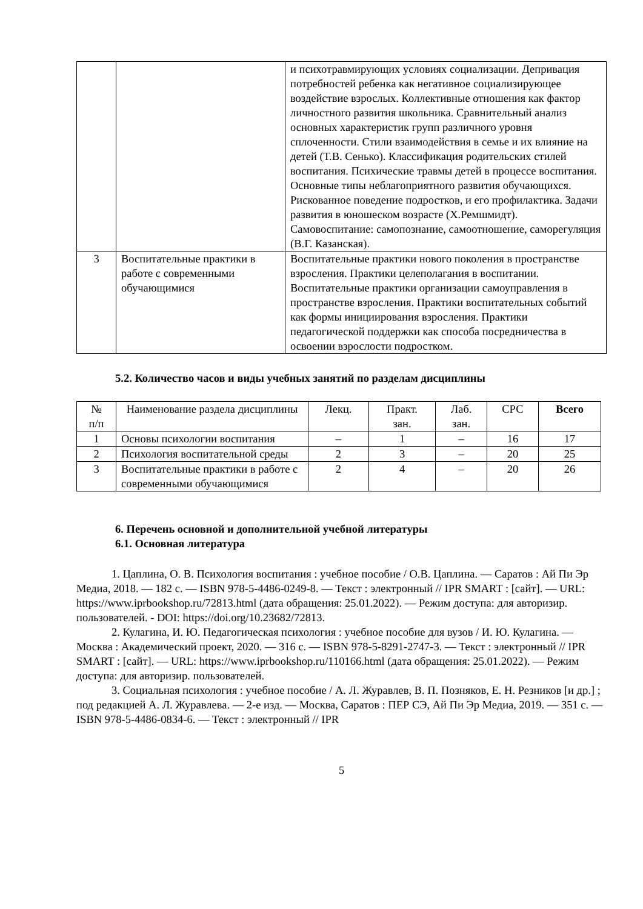| | | и психотравмирующих условиях социализации. Депривация потребностей ребенка как негативное социализирующее воздействие взрослых. Коллективные отношения как фактор личностного развития школьника. Сравнительный анализ основных характеристик групп различного уровня сплоченности. Стили взаимодействия в семье и их влияние на детей (Т.В. Сенько). Классификация родительских стилей воспитания. Психические травмы детей в процессе воспитания. Основные типы неблагоприятного развития обучающихся. Рискованное поведение подростков, и его профилактика. Задачи развития в юношеском возрасте (Х.Ремшмидт). Самовоспитание: самопознание, самоотношение, саморегуляция (В.Г. Казанская). |
| 3 | Воспитательные практики в работе с современными обучающимися | Воспитательные практики нового поколения в пространстве взросления. Практики целеполагания в воспитании. Воспитательные практики организации самоуправления в пространстве взросления. Практики воспитательных событий как формы инициирования взросления. Практики педагогической поддержки как способа посредничества в освоении взрослости подростком. |
5.2. Количество часов и виды учебных занятий по разделам дисциплины
| № п/п | Наименование раздела дисциплины | Лекц. | Практ. зан. | Лаб. зан. | СРС | Всего |
| --- | --- | --- | --- | --- | --- | --- |
| 1 | Основы психологии воспитания | – | 1 | – | 16 | 17 |
| 2 | Психология воспитательной среды | 2 | 3 | – | 20 | 25 |
| 3 | Воспитательные практики в работе с современными обучающимися | 2 | 4 | – | 20 | 26 |
6. Перечень основной и дополнительной учебной литературы
6.1. Основная литература
1. Цаплина, О. В. Психология воспитания : учебное пособие / О.В. Цаплина. — Саратов : Ай Пи Эр Медиа, 2018. — 182 c. — ISBN 978-5-4486-0249-8. — Текст : электронный // IPR SMART : [сайт]. — URL: https://www.iprbookshop.ru/72813.html (дата обращения: 25.01.2022). — Режим доступа: для авторизир. пользователей. - DOI: https://doi.org/10.23682/72813.
2. Кулагина, И. Ю. Педагогическая психология : учебное пособие для вузов / И. Ю. Кулагина. — Москва : Академический проект, 2020. — 316 c. — ISBN 978-5-8291-2747-3. — Текст : электронный // IPR SMART : [сайт]. — URL: https://www.iprbookshop.ru/110166.html (дата обращения: 25.01.2022). — Режим доступа: для авторизир. пользователей.
3. Социальная психология : учебное пособие / А. Л. Журавлев, В. П. Позняков, Е. Н. Резников [и др.] ; под редакцией А. Л. Журавлева. — 2-е изд. — Москва, Саратов : ПЕР СЭ, Ай Пи Эр Медиа, 2019. — 351 c. — ISBN 978-5-4486-0834-6. — Текст : электронный // IPR
5